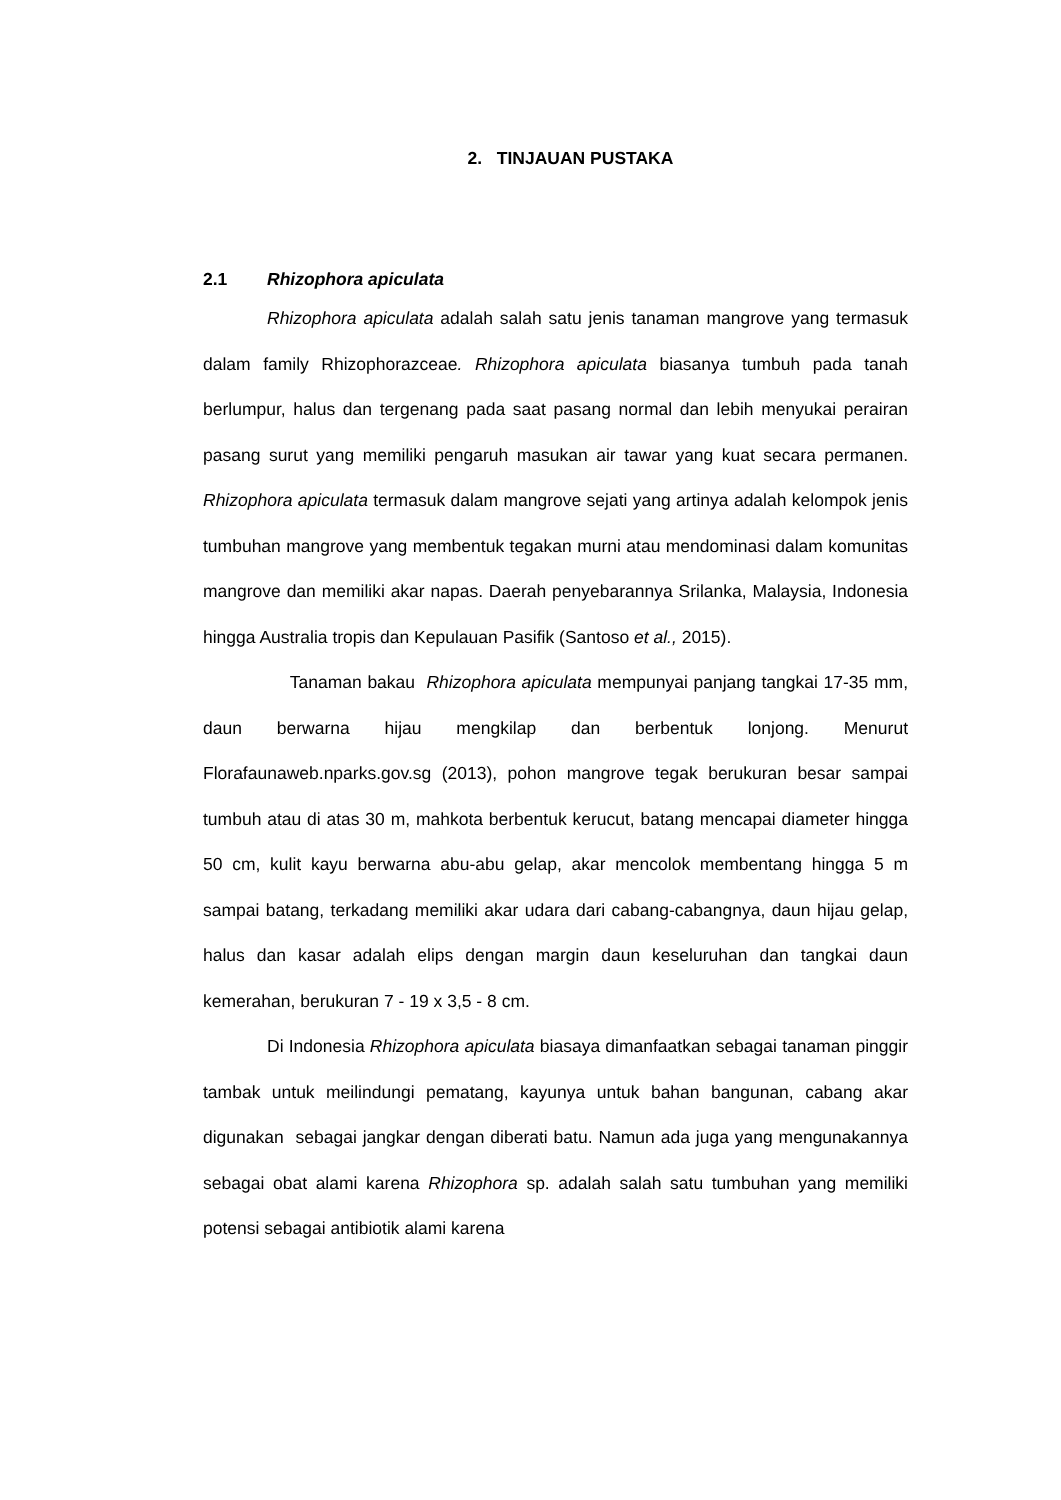2. TINJAUAN PUSTAKA
2.1 Rhizophora apiculata
Rhizophora apiculata adalah salah satu jenis tanaman mangrove yang termasuk dalam family Rhizophorazceae. Rhizophora apiculata biasanya tumbuh pada tanah berlumpur, halus dan tergenang pada saat pasang normal dan lebih menyukai perairan pasang surut yang memiliki pengaruh masukan air tawar yang kuat secara permanen. Rhizophora apiculata termasuk dalam mangrove sejati yang artinya adalah kelompok jenis tumbuhan mangrove yang membentuk tegakan murni atau mendominasi dalam komunitas mangrove dan memiliki akar napas. Daerah penyebarannya Srilanka, Malaysia, Indonesia hingga Australia tropis dan Kepulauan Pasifik (Santoso et al., 2015).
Tanaman bakau Rhizophora apiculata mempunyai panjang tangkai 17-35 mm, daun berwarna hijau mengkilap dan berbentuk lonjong. Menurut Florafaunaweb.nparks.gov.sg (2013), pohon mangrove tegak berukuran besar sampai tumbuh atau di atas 30 m, mahkota berbentuk kerucut, batang mencapai diameter hingga 50 cm, kulit kayu berwarna abu-abu gelap, akar mencolok membentang hingga 5 m sampai batang, terkadang memiliki akar udara dari cabang-cabangnya, daun hijau gelap, halus dan kasar adalah elips dengan margin daun keseluruhan dan tangkai daun kemerahan, berukuran 7 - 19 x 3,5 - 8 cm.
Di Indonesia Rhizophora apiculata biasaya dimanfaatkan sebagai tanaman pinggir tambak untuk meilindungi pematang, kayunya untuk bahan bangunan, cabang akar digunakan sebagai jangkar dengan diberati batu. Namun ada juga yang mengunakannya sebagai obat alami karena Rhizophora sp. adalah salah satu tumbuhan yang memiliki potensi sebagai antibiotik alami karena